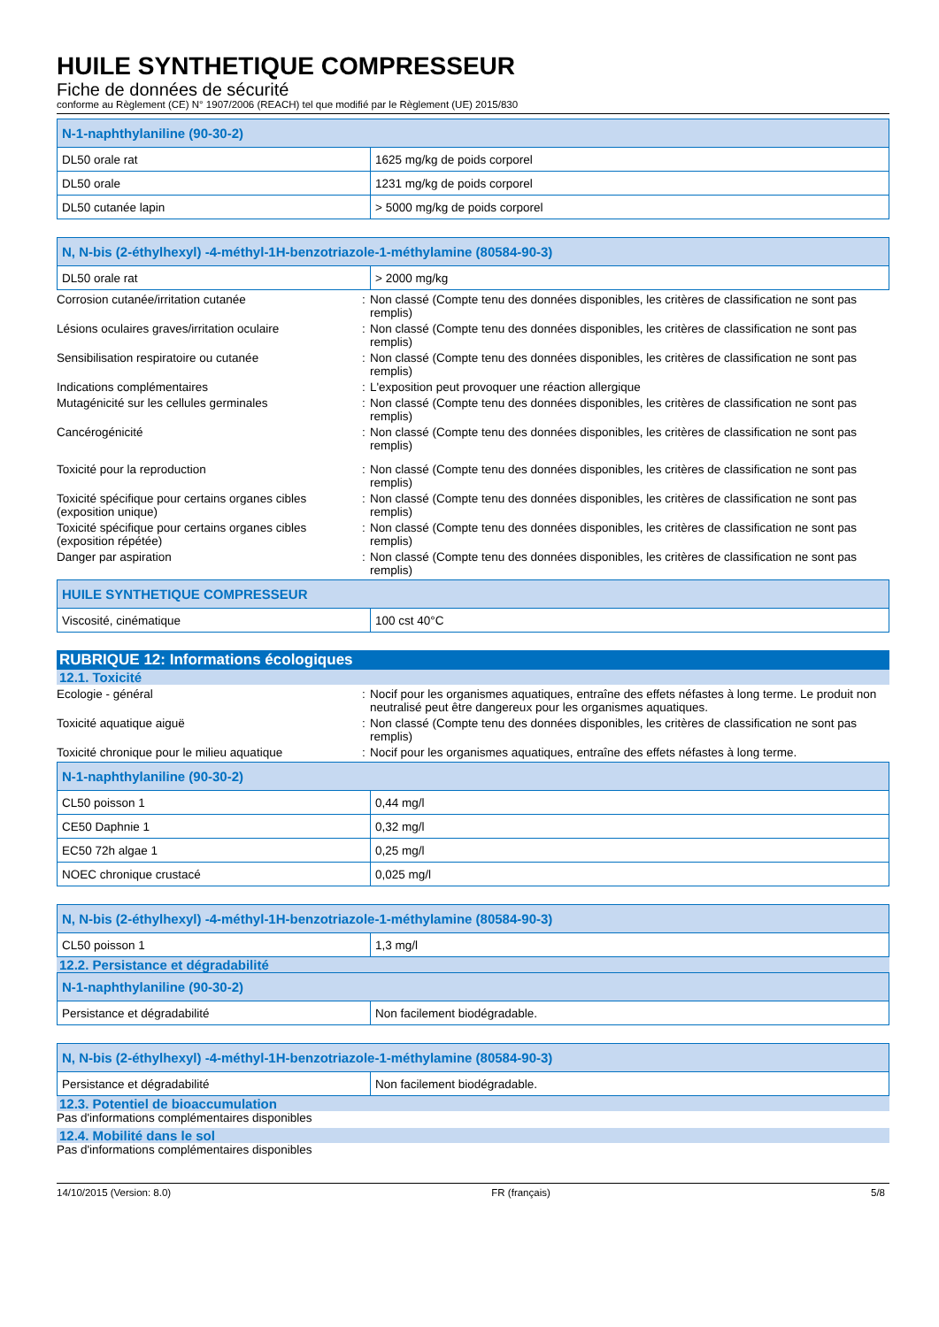HUILE SYNTHETIQUE COMPRESSEUR
Fiche de données de sécurité
conforme au Règlement (CE) N° 1907/2006 (REACH) tel que modifié par le Règlement (UE) 2015/830
| N-1-naphthylaniline (90-30-2) | |
| --- | --- |
| DL50 orale rat | 1625 mg/kg de poids corporel |
| DL50 orale | 1231 mg/kg de poids corporel |
| DL50 cutanée lapin | > 5000 mg/kg de poids corporel |
| N, N-bis (2-éthylhexyl) -4-méthyl-1H-benzotriazole-1-méthylamine (80584-90-3) | |
| --- | --- |
| DL50 orale rat | > 2000 mg/kg |
Corrosion cutanée/irritation cutanée : Non classé (Compte tenu des données disponibles, les critères de classification ne sont pas remplis)
Lésions oculaires graves/irritation oculaire
: Non classé (Compte tenu des données disponibles, les critères de classification ne sont pas remplis)
Sensibilisation respiratoire ou cutanée : Non classé (Compte tenu des données disponibles, les critères de classification ne sont pas remplis)
Indications complémentaires : L'exposition peut provoquer une réaction allergique
Mutagénicité sur les cellules germinales : Non classé (Compte tenu des données disponibles, les critères de classification ne sont pas remplis)
Cancérogénicité : Non classé (Compte tenu des données disponibles, les critères de classification ne sont pas remplis)
Toxicité pour la reproduction : Non classé (Compte tenu des données disponibles, les critères de classification ne sont pas remplis)
Toxicité spécifique pour certains organes cibles (exposition unique)
: Non classé (Compte tenu des données disponibles, les critères de classification ne sont pas remplis)
Toxicité spécifique pour certains organes cibles (exposition répétée)
: Non classé (Compte tenu des données disponibles, les critères de classification ne sont pas remplis)
Danger par aspiration : Non classé (Compte tenu des données disponibles, les critères de classification ne sont pas remplis)
| HUILE SYNTHETIQUE COMPRESSEUR | |
| --- | --- |
| Viscosité, cinématique | 100 cst 40°C |
RUBRIQUE 12: Informations écologiques
12.1. Toxicité
Ecologie - général : Nocif pour les organismes aquatiques, entraîne des effets néfastes à long terme. Le produit non neutralisé peut être dangereux pour les organismes aquatiques.
Toxicité aquatique aiguë : Non classé (Compte tenu des données disponibles, les critères de classification ne sont pas remplis)
Toxicité chronique pour le milieu aquatique
: Nocif pour les organismes aquatiques, entraîne des effets néfastes à long terme.
| N-1-naphthylaniline (90-30-2) | |
| --- | --- |
| CL50 poisson 1 | 0,44 mg/l |
| CE50 Daphnie 1 | 0,32 mg/l |
| EC50 72h algae 1 | 0,25 mg/l |
| NOEC chronique crustacé | 0,025 mg/l |
| N, N-bis (2-éthylhexyl) -4-méthyl-1H-benzotriazole-1-méthylamine (80584-90-3) | |
| --- | --- |
| CL50 poisson 1 | 1,3 mg/l |
12.2. Persistance et dégradabilité
| N-1-naphthylaniline (90-30-2) | |
| --- | --- |
| Persistance et dégradabilité | Non facilement biodégradable. |
| N, N-bis (2-éthylhexyl) -4-méthyl-1H-benzotriazole-1-méthylamine (80584-90-3) | |
| --- | --- |
| Persistance et dégradabilité | Non facilement biodégradable. |
12.3. Potentiel de bioaccumulation
Pas d'informations complémentaires disponibles
12.4. Mobilité dans le sol
Pas d'informations complémentaires disponibles
14/10/2015 (Version: 8.0) FR (français) 5/8